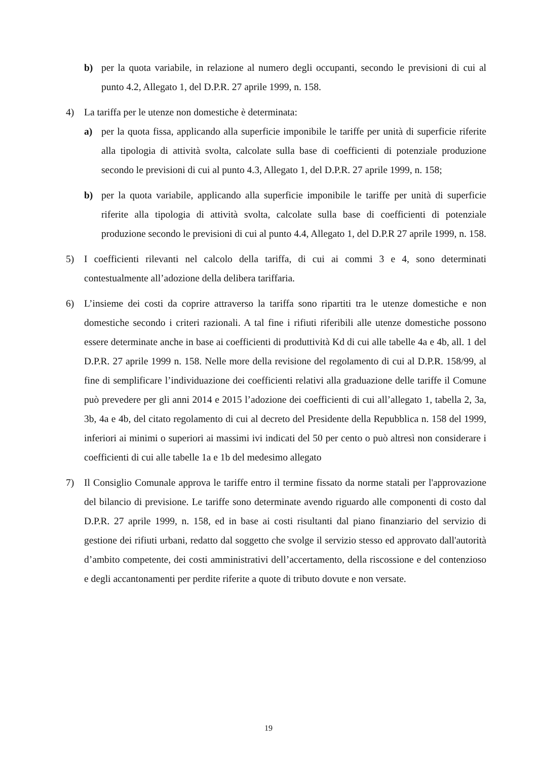b) per la quota variabile, in relazione al numero degli occupanti, secondo le previsioni di cui al punto 4.2, Allegato 1, del D.P.R. 27 aprile 1999, n. 158.
4) La tariffa per le utenze non domestiche è determinata:
a) per la quota fissa, applicando alla superficie imponibile le tariffe per unità di superficie riferite alla tipologia di attività svolta, calcolate sulla base di coefficienti di potenziale produzione secondo le previsioni di cui al punto 4.3, Allegato 1, del D.P.R. 27 aprile 1999, n. 158;
b) per la quota variabile, applicando alla superficie imponibile le tariffe per unità di superficie riferite alla tipologia di attività svolta, calcolate sulla base di coefficienti di potenziale produzione secondo le previsioni di cui al punto 4.4, Allegato 1, del D.P.R 27 aprile 1999, n. 158.
5) I coefficienti rilevanti nel calcolo della tariffa, di cui ai commi 3 e 4, sono determinati contestualmente all’adozione della delibera tariffaria.
6) L’insieme dei costi da coprire attraverso la tariffa sono ripartiti tra le utenze domestiche e non domestiche secondo i criteri razionali. A tal fine i rifiuti riferibili alle utenze domestiche possono essere determinate anche in base ai coefficienti di produttività Kd di cui alle tabelle 4a e 4b, all. 1 del D.P.R. 27 aprile 1999 n. 158. Nelle more della revisione del regolamento di cui al D.P.R. 158/99, al fine di semplificare l’individuazione dei coefficienti relativi alla graduazione delle tariffe il Comune può prevedere per gli anni 2014 e 2015 l’adozione dei coefficienti di cui all’allegato 1, tabella 2, 3a, 3b, 4a e 4b, del citato regolamento di cui al decreto del Presidente della Repubblica n. 158 del 1999, inferiori ai minimi o superiori ai massimi ivi indicati del 50 per cento o può altresì non considerare i coefficienti di cui alle tabelle 1a e 1b del medesimo allegato
7) Il Consiglio Comunale approva le tariffe entro il termine fissato da norme statali per l'approvazione del bilancio di previsione. Le tariffe sono determinate avendo riguardo alle componenti di costo dal D.P.R. 27 aprile 1999, n. 158, ed in base ai costi risultanti dal piano finanziario del servizio di gestione dei rifiuti urbani, redatto dal soggetto che svolge il servizio stesso ed approvato dall'autorità d’ambito competente, dei costi amministrativi dell’accertamento, della riscossione e del contenzioso e degli accantonamenti per perdite riferite a quote di tributo dovute e non versate.
19